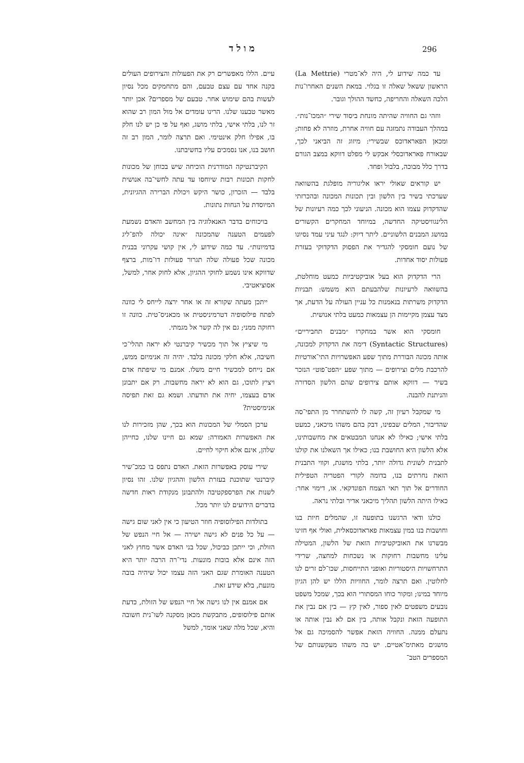296 מולד
עד כמה שידוע לי, היה לא־מטרי (La Mettrie) הראשון ששאל שאלה זו בגלוי. במאת השנים האחרו־נות הלכה השאלה והחריפה, כחשד ההולך וגובר.
ווזהי גם החוויה שהיתה מונחת ביסוד שירי ״המכו־נות״. במהלך העבודה נתמזגה עם חוויה אחרת, מוזרה לא פחות; ומכאן הפאראדוכס שבשירי: מיזוג זה הביאני לכך, שבאורח פאראדוכסלי אבקש לי מפלט דווקא במצב הגורם בדרך כלל מבוכה, בלבול ופחד.
יש קוראים שאולי יראו אליגוריה מופלגת בהשוואה שערכתי בשיר בין הלשון ובין תכונות המכונה ובהכרזתי שהדקדוק עצמו הוא מכונה. הניעוני לכך כמה רעיונות של הלינגוויסטיקה החדשה, במיוחד המחקרים הקשורים במושג המבנים הלשוניים. ליתר דיוק: לנגד עיני עמד נסיונו של נועם חומסקי להגדיר את הפסוק הדקדוקי בעזרת פעולות יסוד אחדות.
הרי הדקדוק הוא בעל אוביקטיביות כמעט מוחלטת, בהשוואה לרעיונות שלהבעתם הוא משמש: תבניות הדקדוק משרתות בנאמנות כל עניין העולה על הדעת, אך מצד עצמן מקיימות הן עצמאות כמעט בלתי אנושית.
חומסקי הוא אשר במחקרו ״מבנים תחביריים״ (Syntactic Structures) דימה את הדקדוק למכונה, אותה מכונה הבוררת מתוך שפע האפשרויות התי־אורטיות להרכבת מלים וצירופים — מתוך שפע ״הפט־פוט״ הנזכר בשיר — דווקא אותם צירופים שהם הלשון הסדורה והניתנת להבנה.
מי שמקבל רעיון זה, קשה לו להשתחרר מן התפי־סה שהדיבור, המלים שבפינו, דבק בהם משהו מיכאני, כמעט בלתי אישי; כאילו לא אנחנו המבטאים את מחשבותינו, אלא הלשון היא החושבת בנו; כאילו אך השאלנו את קולנו לתבנית לשונית גדולה יותר, בלתי מושגת, וקווי התבנית הזאת נחרתים בנו, בדומה לקורי הפטריה הטפילית החודרים אל תוך תאי הצמח הפונדקאי. או, דימוי אחר: כאילו היתה הלשון תהליך מיכאני אדיר ובלתי נראה.
כולנו ודאי הרגשנו בתופעה זו, שהמלים חיות בנו וחושבות בנו במין עצמאות פאראדוכסאלית, ואולי אף חזינו מבשרנו את האוביקטיביות הזאת של הלשון, המטילה עלינו מחשבות רחוקות או נשכחות למחצה, שרידי התרחשויות היסטוריות ואופני התייחסות, שכו־לם זרים לנו לחלוטין. ואם תרצה לומר, החוויות הללו יש להן הגיון מיוחד במינו; ומקור כוחו המסתורי הוא בכך, שמכל משפט נובעים משפטים לאין ספור, לאין קץ — בין אם נבין את התופעה הזאת ונקבל אותה, בין אם לא נבין אותה או נתעלם ממנה. החוויה הזאת אפשר להסמיכה גם אל מושגים מאתימ־אטיים. יש בה משהו מעקשנותם של המספרים הטב־
עיים. הללו מאפשרים רק את הפעולות והצירופים העולים בקנה אחד עם עצם טבעם, והם מתחמקים מכל נסיון לעשות בהם שימוש אחר. טבעם של מספרים? אכן יותר מאשר טבענו שלנו. הרינו עומדים אל מול המון רב שהוא זר לנו, בלתי אישי, בלתי מושג, ואף על פי כן יש לנו חלק בו, אפילו חלק אינטימי. ואם תרצה לומר, המון רב זה חושב בנו, אנו נסמכים עליו בחשיבתנו.
הקיברנטיקה המודרנית הוכיחה שיש בכוחן של מכונות לחקות תכונות רבות שיוחסו עד עתה לחשי־בה אנושית בלבד — הזכרון, כושר היקש ויכולת הברירה ההגיונית, המיוסדת על הנחות נתונות.
בויכוחים בדבר האנאלוגיה בין המחשב והאדם נשמעת לפעמים הטענה שהמכונה ״אינה יכולה להפ־ליג בדמיונות״. עד כמה שידוע לי, אין קושי עקרוני בבנית מכונה שכל פעולה שלה תגרור פעולות דו־מות, ברצף שדווקא אינו נשמע לחוקי ההגיון, אלא לחוק אחר, למשל, אסוציאטיבי.
ייתכן מעתה שקורא זה או אחר ירצה לייחס לי כוונה לפתח פילוסופיה דטרמיניסטית או מכאניס־טית. כוונה זו רחוקה ממני; גם אין לה קשר אל מגמתי.
מי שיציץ אל תוך מכשיר קיברנטי לא יראה תהלי־כי חשיבה, אלא חלקי מכונה בלבד. יהיה זה אנימיזם ממש, אם נייחס למכשיר חיים משלו. אמנם מי שיפתח אדם ויציץ לתוכו, גם הוא לא יראה מחשבות. רק אם יתבונן אדם בעצמו, יחיה את תודעתו. ושמא גם זאת תפיסה אנימיסטית?
ערכן הסמלי של המכונות הוא בכך, שהן מזכירות לנו את האפשרות האמורה: שמא גם חיינו שלנו, כחייהן שלהן, אינם אלא חיקוי לחיים.
שירי עוסק באפשרות הזאת. האדם נתפס בו כמכ־שיר קיברנטי שתוכנת בעזרת הלשון וההגיון שלנו. זהו נסיון לשנות את הפרספקטיבה ולהתבונן מנקודת ראות חדשה בדברים הידועים לנו יותר מכל.
בתולדות הפילוסופיה חוזר הטיעון כי אין לאני שום גישה — על כל פנים לא גישה ישירה — אל חיי הנפש של הזולת, וכי ייתכן כביכול, שכל בני האדם אשר מחוץ לאני הזה אינם אלא בובות מונעות. נדי־רה הרבה יותר היא הטענה האומרת שגם האני הזה עצמו יכול שיהיה בובה מונעת, בלא שידע זאת.
אם אמנם אין לנו גישה אל חיי הנפש של הזולת, כדעת אותם פילוסופים, מתבקשת מכאן מסקנה לשו־נית חשובה והיא, שכל מלה שאני אומר, למשל